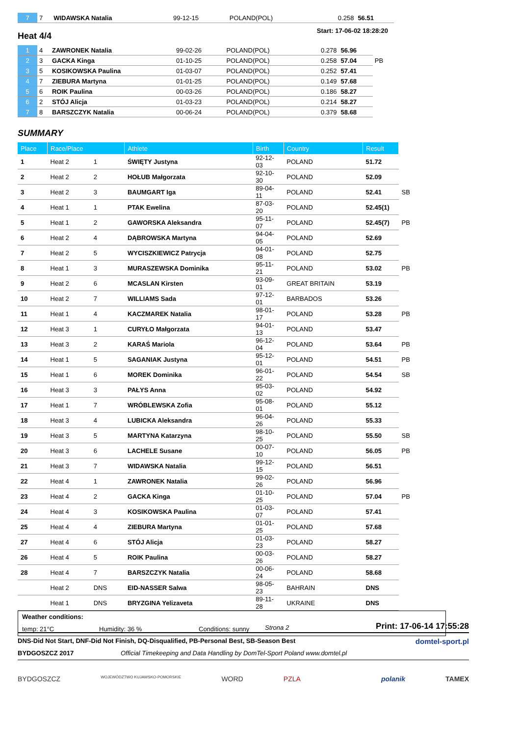| 7 | 7 | WIDAWSKA Natalia | 99-12-15 | POLAND(POL) | 0.258 | 56.51 |
Heat 4/4
Start: 17-06-02 18:28:20
| 1 | 4 | ZAWRONEK Natalia | 99-02-26 | POLAND(POL) | 0.278 | 56.96 | |
| 2 | 3 | GACKA Kinga | 01-10-25 | POLAND(POL) | 0.258 | 57.04 | PB |
| 3 | 5 | KOSIKOWSKA Paulina | 01-03-07 | POLAND(POL) | 0.252 | 57.41 | |
| 4 | 7 | ZIEBURA Martyna | 01-01-25 | POLAND(POL) | 0.149 | 57.68 | |
| 5 | 6 | ROIK Paulina | 00-03-26 | POLAND(POL) | 0.186 | 58.27 | |
| 6 | 2 | STÓJ Alicja | 01-03-23 | POLAND(POL) | 0.214 | 58.27 | |
| 7 | 8 | BARSZCZYK Natalia | 00-06-24 | POLAND(POL) | 0.379 | 58.68 | |
SUMMARY
| Place | Race/Place | | Athlete | Birth | Country | Result | |
| --- | --- | --- | --- | --- | --- | --- | --- |
| 1 | Heat 2 | 1 | ŚWIĘTY Justyna | 92-12-03 | POLAND | 51.72 | |
| 2 | Heat 2 | 2 | HOŁUB Małgorzata | 92-10-30 | POLAND | 52.09 | |
| 3 | Heat 2 | 3 | BAUMGART Iga | 89-04-11 | POLAND | 52.41 | SB |
| 4 | Heat 1 | 1 | PTAK Ewelina | 87-03-20 | POLAND | 52.45(1) | |
| 5 | Heat 1 | 2 | GAWORSKA Aleksandra | 95-11-07 | POLAND | 52.45(7) | PB |
| 6 | Heat 2 | 4 | DĄBROWSKA Martyna | 94-04-05 | POLAND | 52.69 | |
| 7 | Heat 2 | 5 | WYCISZKIEWICZ Patrycja | 94-01-08 | POLAND | 52.75 | |
| 8 | Heat 1 | 3 | MURASZEWSKA Dominika | 95-11-21 | POLAND | 53.02 | PB |
| 9 | Heat 2 | 6 | MCASLAN Kirsten | 93-09-01 | GREAT BRITAIN | 53.19 | |
| 10 | Heat 2 | 7 | WILLIAMS Sada | 97-12-01 | BARBADOS | 53.26 | |
| 11 | Heat 1 | 4 | KACZMAREK Natalia | 98-01-17 | POLAND | 53.28 | PB |
| 12 | Heat 3 | 1 | CURYŁO Małgorzata | 94-01-13 | POLAND | 53.47 | |
| 13 | Heat 3 | 2 | KARAŚ Mariola | 96-12-04 | POLAND | 53.64 | PB |
| 14 | Heat 1 | 5 | SAGANIAK Justyna | 95-12-01 | POLAND | 54.51 | PB |
| 15 | Heat 1 | 6 | MOREK Dominika | 96-01-22 | POLAND | 54.54 | SB |
| 16 | Heat 3 | 3 | PAŁYS Anna | 95-03-02 | POLAND | 54.92 | |
| 17 | Heat 1 | 7 | WRÓBLEWSKA Zofia | 95-08-01 | POLAND | 55.12 | |
| 18 | Heat 3 | 4 | LUBICKA Aleksandra | 96-04-26 | POLAND | 55.33 | |
| 19 | Heat 3 | 5 | MARTYNA Katarzyna | 98-10-25 | POLAND | 55.50 | SB |
| 20 | Heat 3 | 6 | LACHELE Susane | 00-07-10 | POLAND | 56.05 | PB |
| 21 | Heat 3 | 7 | WIDAWSKA Natalia | 99-12-15 | POLAND | 56.51 | |
| 22 | Heat 4 | 1 | ZAWRONEK Natalia | 99-02-26 | POLAND | 56.96 | |
| 23 | Heat 4 | 2 | GACKA Kinga | 01-10-25 | POLAND | 57.04 | PB |
| 24 | Heat 4 | 3 | KOSIKOWSKA Paulina | 01-03-07 | POLAND | 57.41 | |
| 25 | Heat 4 | 4 | ZIEBURA Martyna | 01-01-25 | POLAND | 57.68 | |
| 27 | Heat 4 | 6 | STÓJ Alicja | 01-03-23 | POLAND | 58.27 | |
| 26 | Heat 4 | 5 | ROIK Paulina | 00-03-26 | POLAND | 58.27 | |
| 28 | Heat 4 | 7 | BARSZCZYK Natalia | 00-06-24 | POLAND | 58.68 | |
| | Heat 2 | DNS | EID-NASSER Salwa | 98-05-23 | BAHRAIN | DNS | |
| | Heat 1 | DNS | BRYZGINA Yelizaveta | 89-11-28 | UKRAINE | DNS | |
Weather conditions:
temp: 21°C Humidity: 36 % Conditions: sunny
Strona 2 Print: 17-06-14 17:55:28
DNS-Did Not Start, DNF-Did Not Finish, DQ-Disqualified, PB-Personal Best, SB-Season Best domtel-sport.pl
BYDGOSZCZ 2017 Official Timekeeping and Data Handling by DomTel-Sport Poland www.domtel.pl
BYDGOSZCZ WOJEWÓDZTWO KUJAWSKO-POMORSKIE WORD PZLA polanik TAMEX